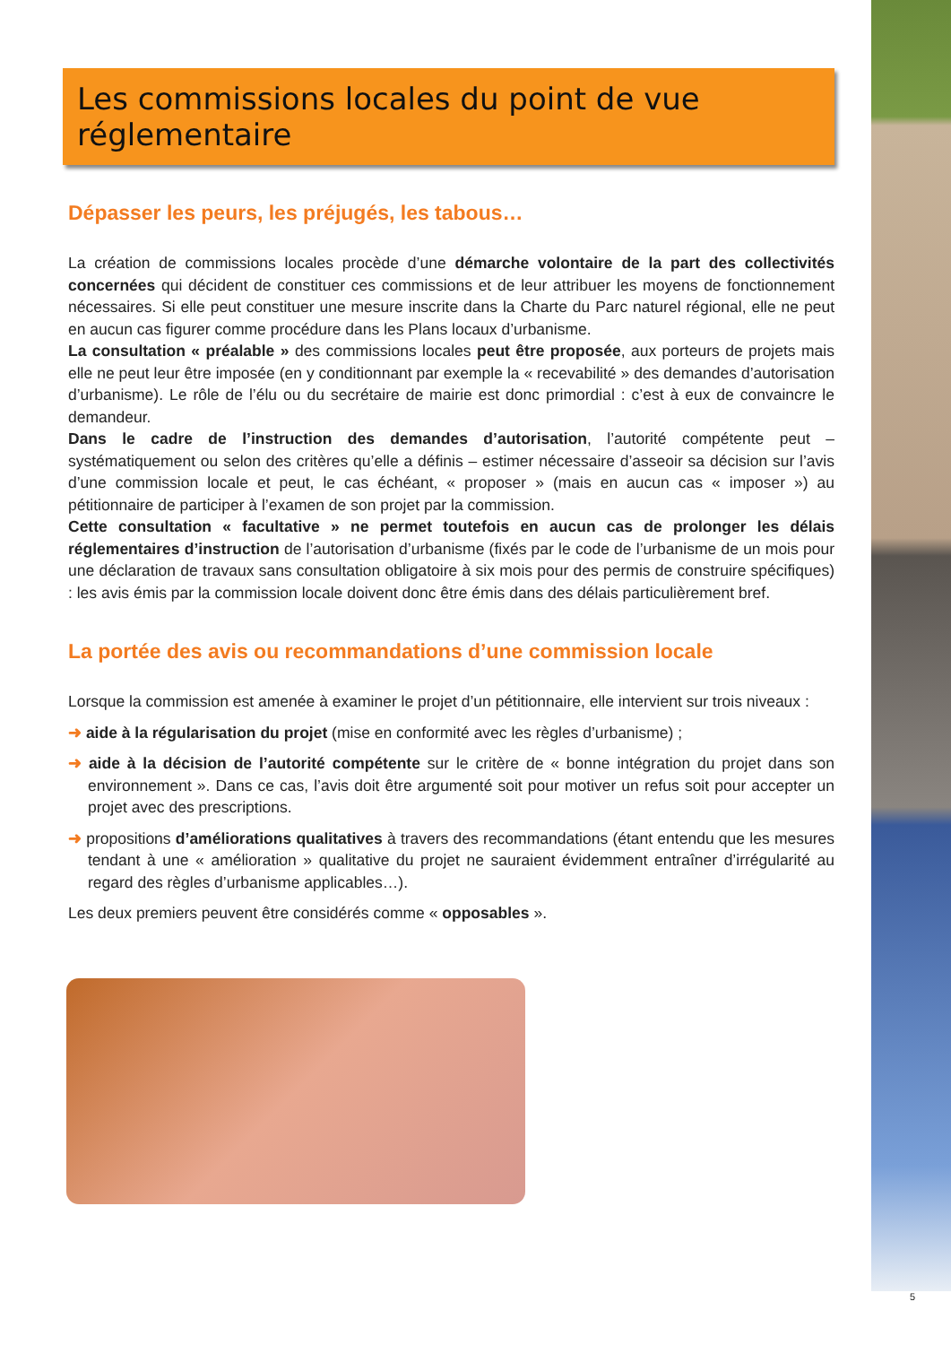Les commissions locales du point de vue réglementaire
Dépasser les peurs, les préjugés, les tabous…
La création de commissions locales procède d’une démarche volontaire de la part des collectivités concernées qui décident de constituer ces commissions et de leur attribuer les moyens de fonctionnement nécessaires. Si elle peut constituer une mesure inscrite dans la Charte du Parc naturel régional, elle ne peut en aucun cas figurer comme procédure dans les Plans locaux d’urbanisme.
La consultation « préalable » des commissions locales peut être proposée, aux porteurs de projets mais elle ne peut leur être imposée (en y conditionnant par exemple la « recevabilité » des demandes d’autorisation d’urbanisme). Le rôle de l’élu ou du secrétaire de mairie est donc primordial : c’est à eux de convaincre le demandeur.
Dans le cadre de l’instruction des demandes d’autorisation, l’autorité compétente peut – systématiquement ou selon des critères qu’elle a définis – estimer nécessaire d’asseoir sa décision sur l’avis d’une commission locale et peut, le cas échéant, « proposer » (mais en aucun cas « imposer ») au pétitionnaire de participer à l’examen de son projet par la commission.
Cette consultation « facultative » ne permet toutefois en aucun cas de prolonger les délais réglementaires d’instruction de l’autorisation d’urbanisme (fixés par le code de l’urbanisme de un mois pour une déclaration de travaux sans consultation obligatoire à six mois pour des permis de construire spécifiques) : les avis émis par la commission locale doivent donc être émis dans des délais particulièrement bref.
La portée des avis ou recommandations d’une commission locale
Lorsque la commission est amenée à examiner le projet d’un pétitionnaire, elle intervient sur trois niveaux :
➜ aide à la régularisation du projet (mise en conformité avec les règles d’urbanisme) ;
➜ aide à la décision de l’autorité compétente sur le critère de « bonne intégration du projet dans son environnement ». Dans ce cas, l’avis doit être argumenté soit pour motiver un refus soit pour accepter un projet avec des prescriptions.
➜ propositions d’améliorations qualitatives à travers des recommandations (étant entendu que les mesures tendant à une « amélioration » qualitative du projet ne sauraient évidemment entraîner d’irrégularité au regard des règles d’urbanisme applicables…).
Les deux premiers peuvent être considérés comme « opposables ».
5